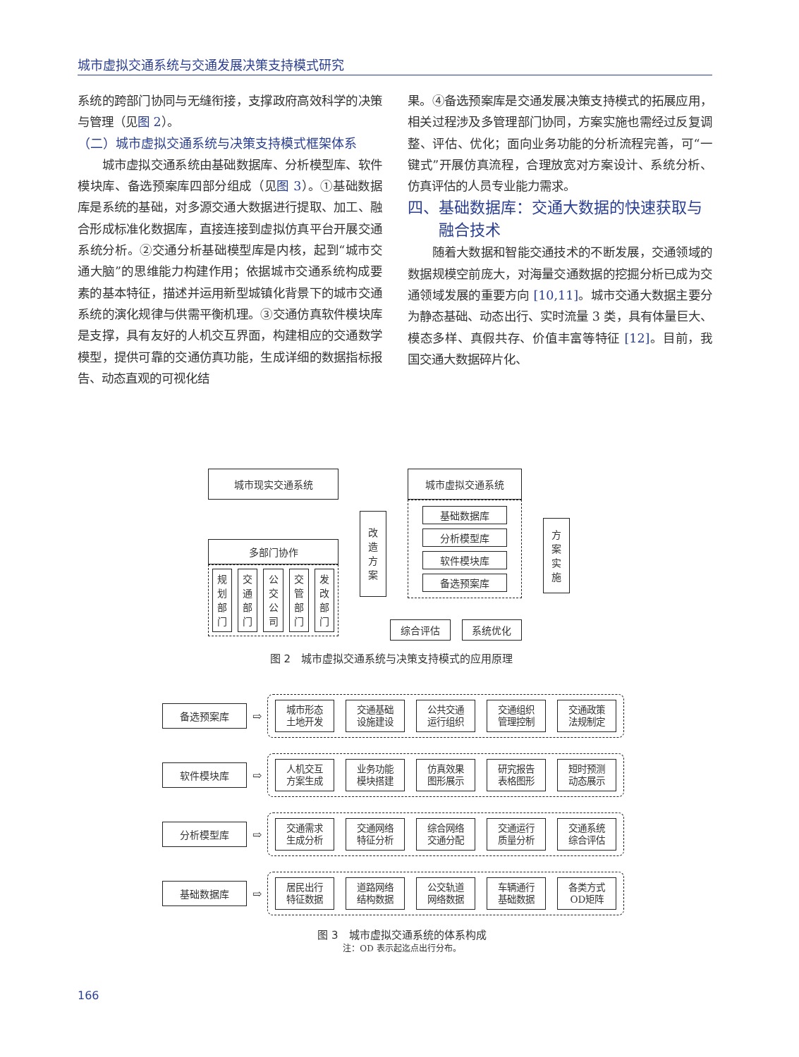城市虚拟交通系统与交通发展决策支持模式研究
系统的跨部门协同与无缝衔接，支撑政府高效科学的决策与管理（见图 2）。
（二）城市虚拟交通系统与决策支持模式框架体系
　　城市虚拟交通系统由基础数据库、分析模型库、软件模块库、备选预案库四部分组成（见图 3）。①基础数据库是系统的基础，对多源交通大数据进行提取、加工、融合形成标准化数据库，直接连接到虚拟仿真平台开展交通系统分析。②交通分析基础模型库是内核，起到“城市交通大脑”的思维能力构建作用；依据城市交通系统构成要素的基本特征，描述并运用新型城镇化背景下的城市交通系统的演化规律与供需平衡机理。③交通仿真软件模块库是支撑，具有友好的人机交互界面，构建相应的交通数学模型，提供可靠的交通仿真功能，生成详细的数据指标报告、动态直观的可视化结
果。④备选预案库是交通发展决策支持模式的拓展应用，相关过程涉及多管理部门协同，方案实施也需经过反复调整、评估、优化；面向业务功能的分析流程完善，可“一键式”开展仿真流程，合理放宽对方案设计、系统分析、仿真评估的人员专业能力需求。
四、基础数据库：交通大数据的快速获取与
　　融合技术
　　随着大数据和智能交通技术的不断发展，交通领域的数据规模空前庞大，对海量交通数据的挖掘分析已成为交通领域发展的重要方向 [10,11]。城市交通大数据主要分为静态基础、动态出行、实时流量 3 类，具有体量巨大、模态多样、真假共存、价值丰富等特征 [12]。目前，我国交通大数据碎片化、
城市现实交通系统
多部门协作
规
划
部
门
交
通
部
门
公
交
公
司
交
管
部
门
发
改
部
门
改
造
方
案
城市虚拟交通系统
基础数据库
分析模型库
软件模块库
备选预案库
综合评估 系统优化
方
案
实
施
图 2　城市虚拟交通系统与决策支持模式的应用原理
备选预案库
⇨
城市形态
土地开发
交通基础
设施建设
公共交通
运行组织
交通组织
管理控制
交通政策
法规制定
软件模块库
⇨
人机交互
方案生成
业务功能
模块搭建
仿真效果
图形展示
研究报告
表格图形
短时预测
动态展示
分析模型库
⇨
交通需求
生成分析
交通网络
特征分析
综合网络
交通分配
交通运行
质量分析
交通系统
综合评估
基础数据库
⇨
居民出行
特征数据
道路网络
结构数据
公交轨道
网络数据
车辆通行
基础数据
各类方式
OD矩阵
图 3　城市虚拟交通系统的体系构成
注：OD 表示起迄点出行分布。
166